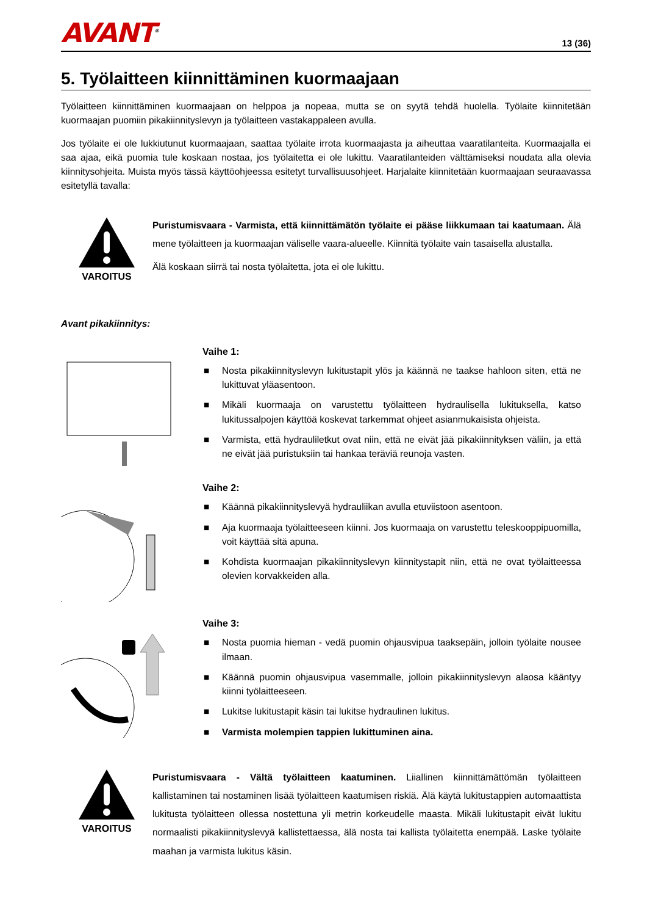AVANT<sup>®</sup>
13 (36)
5. Työlaitteen kiinnittäminen kuormaajaan
Työlaitteen kiinnittäminen kuormaajaan on helppoa ja nopeaa, mutta se on syytä tehdä huolella. Työlaite kiinnitetään kuormaajan puomiin pikakiinnityslevyn ja työlaitteen vastakappaleen avulla.
Jos työlaite ei ole lukkiutunut kuormaajaan, saattaa työlaite irrota kuormaajasta ja aiheuttaa vaaratilanteita. Kuormaajalla ei saa ajaa, eikä puomia tule koskaan nostaa, jos työlaitetta ei ole lukittu. Vaaratilanteiden välttämiseksi noudata alla olevia kiinnitysohjeita. Muista myös tässä käyttöohjeessa esitetyt turvallisuusohjeet. Harjalaite kiinnitetään kuormaajaan seuraavassa esitetyllä tavalla:
VAROITUS
Puristumisvaara - Varmista, että kiinnittämätön työlaite ei pääse liikkumaan tai kaatumaan. Älä mene työlaitteen ja kuormaajan väliselle vaara-alueelle. Kiinnitä työlaite vain tasaisella alustalla.
Älä koskaan siirrä tai nosta työlaitetta, jota ei ole lukittu.
Avant pikakiinnitys:
Vaihe 1:
■ Nosta pikakiinnityslevyn lukitustapit ylös ja käännä ne taakse hahloon siten, että ne lukittuvat yläasentoon.
■ Mikäli kuormaaja on varustettu työlaitteen hydraulisella lukituksella, katso lukitussalpojen käyttöä koskevat tarkemmat ohjeet asianmukaisista ohjeista.
■ Varmista, että hydrauliletkut ovat niin, että ne eivät jää pikakiinnityksen väliin, ja että ne eivät jää puristuksiin tai hankaa teräviä reunoja vasten.
Vaihe 2:
■ Käännä pikakiinnityslevyä hydrauliikan avulla etuviistoon asentoon.
■ Aja kuormaaja työlaitteeseen kiinni. Jos kuormaaja on varustettu teleskooppipuomilla, voit käyttää sitä apuna.
■ Kohdista kuormaajan pikakiinnityslevyn kiinnitystapit niin, että ne ovat työlaitteessa olevien korvakkeiden alla.
Vaihe 3:
■ Nosta puomia hieman - vedä puomin ohjausvipua taaksepäin, jolloin työlaite nousee ilmaan.
■ Käännä puomin ohjausvipua vasemmalle, jolloin pikakiinnityslevyn alaosa kääntyy kiinni työlaitteeseen.
■ Lukitse lukitustapit käsin tai lukitse hydraulinen lukitus.
■ Varmista molempien tappien lukittuminen aina.
VAROITUS
Puristumisvaara - Vältä työlaitteen kaatuminen. Liiallinen kiinnittämättömän työlaitteen kallistaminen tai nostaminen lisää työlaitteen kaatumisen riskiä. Älä käytä lukitustappien automaattista lukitusta työlaitteen ollessa nostettuna yli metrin korkeudelle maasta. Mikäli lukitustapit eivät lukitu normaalisti pikakiinnityslevyä kallistettaessa, älä nosta tai kallista työlaitetta enempää. Laske työlaite maahan ja varmista lukitus käsin.